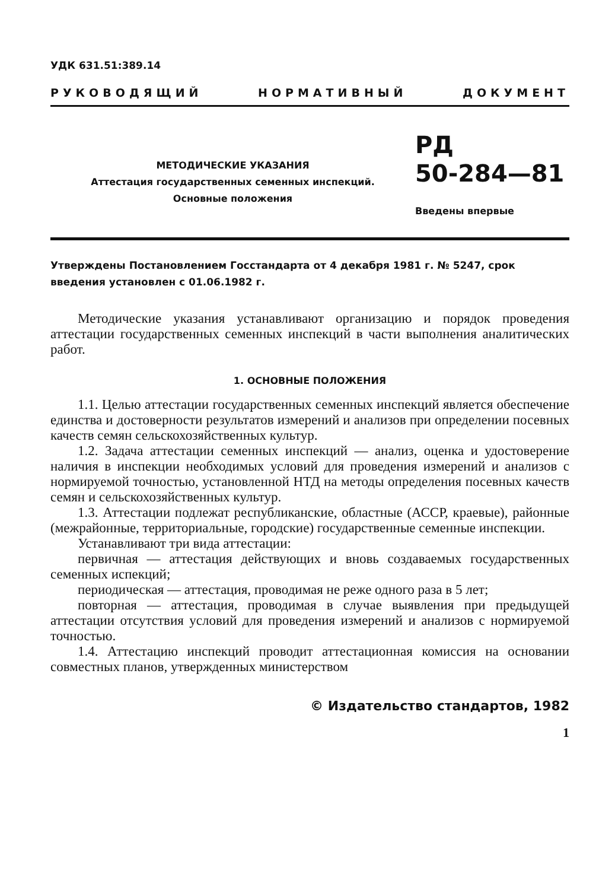УДК 631.51:389.14
РУКОВОДЯЩИЙ НОРМАТИВНЫЙ ДОКУМЕНТ
МЕТОДИЧЕСКИЕ УКАЗАНИЯ
Аттестация государственных семенных инспекций.
Основные положения
РД
50-284—81
Введены впервые
Утверждены Постановлением Госстандарта от 4 декабря 1981 г. № 5247, срок введения установлен с 01.06.1982 г.
Методические указания устанавливают организацию и порядок проведения аттестации государственных семенных инспекций в части выполнения аналитических работ.
1. ОСНОВНЫЕ ПОЛОЖЕНИЯ
1.1. Целью аттестации государственных семенных инспекций является обеспечение единства и достоверности результатов измерений и анализов при определении посевных качеств семян сельскохозяйственных культур.
1.2. Задача аттестации семенных инспекций — анализ, оценка и удостоверение наличия в инспекции необходимых условий для проведения измерений и анализов с нормируемой точностью, установленной НТД на методы определения посевных качеств семян и сельскохозяйственных культур.
1.3. Аттестации подлежат республиканские, областные (АССР, краевые), районные (межрайонные, территориальные, городские) государственные семенные инспекции.
Устанавливают три вида аттестации:
первичная — аттестация действующих и вновь создаваемых государственных семенных испекций;
периодическая — аттестация, проводимая не реже одного раза в 5 лет;
повторная — аттестация, проводимая в случае выявления при предыдущей аттестации отсутствия условий для проведения измерений и анализов с нормируемой точностью.
1.4. Аттестацию инспекций проводит аттестационная комиссия на основании совместных планов, утвержденных министерством
© Издательство стандартов, 1982
1